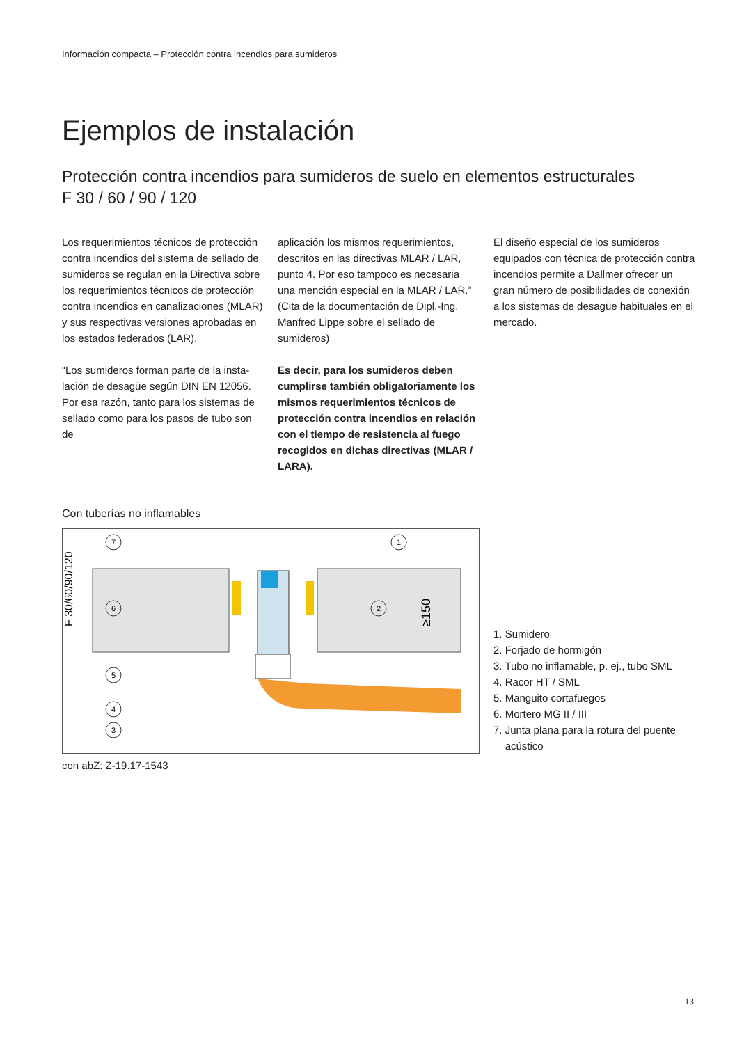Información compacta – Protección contra incendios para sumideros
Ejemplos de instalación
Protección contra incendios para sumideros de suelo en elementos estructurales
F 30 / 60 / 90 / 120
Los requerimientos técnicos de protección contra incendios del sistema de sellado de sumideros se regulan en la Directiva sobre los requerimientos técnicos de protección contra incendios en canalizaciones (MLAR) y sus respectivas versiones aprobadas en los estados federados (LAR).
“Los sumideros forman parte de la insta-lación de desagüe según DIN EN 12056. Por esa razón, tanto para los sistemas de sellado como para los pasos de tubo son de
aplicación los mismos requerimientos, descritos en las directivas MLAR / LAR, punto 4. Por eso tampoco es necesaria una mención especial en la MLAR / LAR.” (Cita de la documentación de Dipl.-Ing. Manfred Lippe sobre el sellado de sumideros)
Es decir, para los sumideros deben cumplirse también obligatoriamente los mismos requerimientos técnicos de protección contra incendios en relación con el tiempo de resistencia al fuego recogidos en dichas directivas (MLAR / LARA).
El diseño especial de los sumideros equipados con técnica de protección contra incendios permite a Dallmer ofrecer un gran número de posibilidades de conexión a los sistemas de desagüe habituales en el mercado.
Con tuberías no inflamables
F 30/60/90/120
≥150
7
1
6
2
5
4
3
1. Sumidero
2. Forjado de hormigón
3. Tubo no inflamable, p. ej., tubo SML
4. Racor HT / SML
5. Manguito cortafuegos
6. Mortero MG II / III
7. Junta plana para la rotura del puente
acústico
con abZ: Z-19.17-1543
13